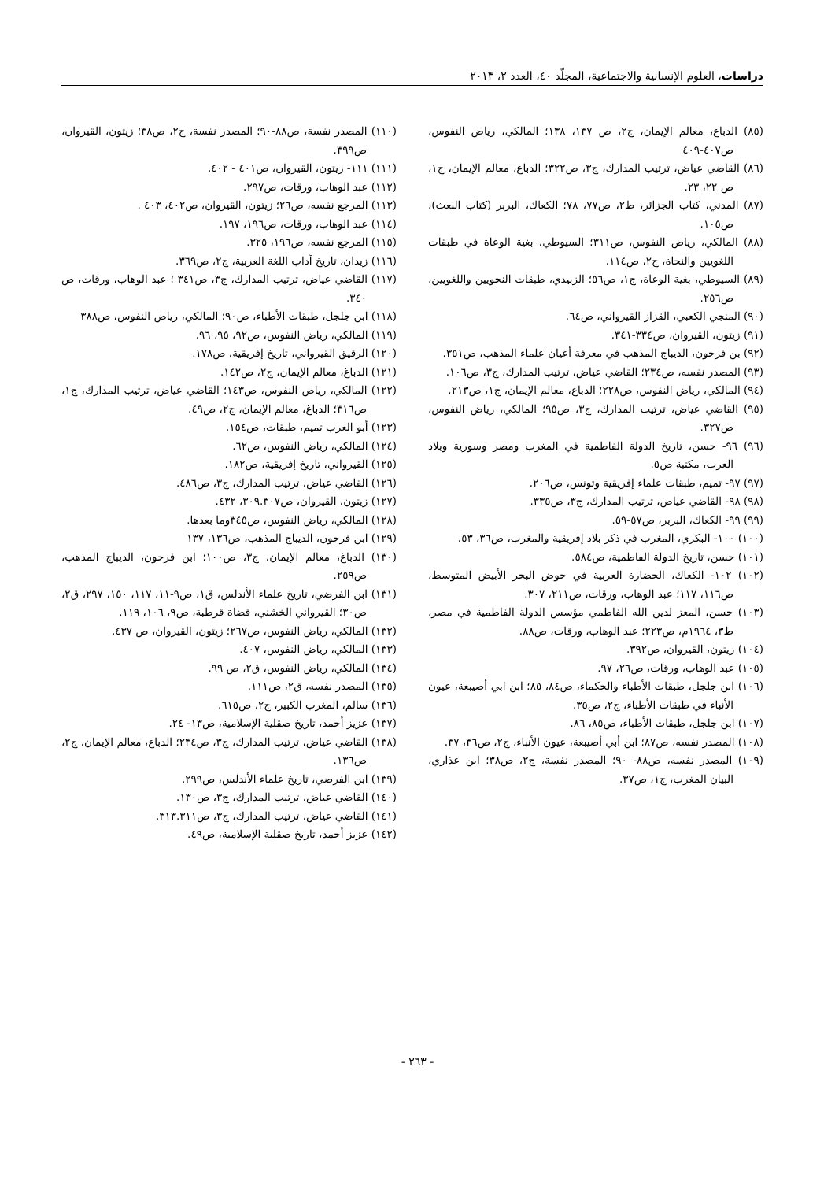دراسات، العلوم الإنسانية والاجتماعية، المجلّد ٤٠، العدد ٢، ٢٠١٣
(٨٥) الدباغ، معالم الإيمان، ج٢، ص ١٣٧، ١٣٨؛ المالكي، رياض النفوس، ص٤٠٧-٤٠٩
(٨٦) القاضي عياض، ترتيب المدارك، ج٣، ص٣٢٢؛ الدباغ، معالم الإيمان، ج١، ص ٢٢، ٢٣.
(٨٧) المدني، كتاب الجزائر، ط٢، ص٧٧، ٧٨؛ الكعاك، البربر (كتاب البعث)، ص١٠٥.
(٨٨) المالكي، رياض النفوس، ص٣١١؛ السيوطي، بغية الوعاة في طبقات اللغويين والنحاة، ج٢، ص١١٤.
(٨٩) السيوطي، بغية الوعاة، ج١، ص٥٦؛ الزبيدي، طبقات النحويين واللغويين، ص٢٥٦.
(٩٠) المنجي الكعبي، القزاز القيرواني، ص٦٤.
(٩١) زيتون، القيروان، ص٣٣٤-٣٤١.
(٩٢) بن فرحون، الديباج المذهب في معرفة أعيان علماء المذهب، ص٣٥١.
(٩٣) المصدر نفسه، ص٢٣٤؛ القاضي عياض، ترتيب المدارك، ج٣، ص١٠٦.
(٩٤) المالكي، رياض النفوس، ص٢٢٨؛ الدباغ، معالم الإيمان، ج١، ص٢١٣.
(٩٥) القاضي عياض، ترتيب المدارك، ج٣، ص٩٥؛ المالكي، رياض النفوس، ص٣٢٧.
(٩٦) ٩٦- حسن، تاريخ الدولة الفاطمية في المغرب ومصر وسورية وبلاد العرب، مكتبة ص٥.
(٩٧) ٩٧- تميم، طبقات علماء إفريقية وتونس، ص٢٠٦.
(٩٨) ٩٨- القاضي عياض، ترتيب المدارك، ج٣، ص٣٣٥.
(٩٩) ٩٩- الكعاك، البربر، ص٥٧-٥٩.
(١٠٠) ١٠٠- البكري، المغرب في ذكر بلاد إفريقية والمغرب، ص٣٦، ٥٣.
(١٠١) حسن، تاريخ الدولة الفاطمية، ص٥٨٤.
(١٠٢) ١٠٢- الكعاك، الحضارة العربية في حوض البحر الأبيض المتوسط، ص١١٦، ١١٧؛ عبد الوهاب، ورقات، ص٢١١، ٣٠٧.
(١٠٣) حسن، المعز لدين الله الفاطمي مؤسس الدولة الفاطمية في مصر، ط٣، ١٩٦٤م، ص٢٢٣؛ عبد الوهاب، ورقات، ص٨٨.
(١٠٤) زيتون، القيروان، ص٣٩٢.
(١٠٥) عبد الوهاب، ورقات، ص٢٦، ٩٧.
(١٠٦) ابن جلجل، طبقات الأطباء والحكماء، ص٨٤، ٨٥؛ ابن ابي أصيبعة، عيون الأنباء في طبقات الأطباء، ج٢، ص٣٥.
(١٠٧) ابن جلجل، طبقات الأطباء، ص٨٥، ٨٦.
(١٠٨) المصدر نفسه، ص٨٧؛ ابن أبي أصيبعة، عيون الأنباء، ج٢، ص٣٦، ٣٧.
(١٠٩) المصدر نفسه، ص٨٨- ٩٠؛ المصدر نفسة، ج٢، ص٣٨؛ ابن عذاري، البيان المغرب، ج١، ص٣٧.
(١١٠) المصدر نفسة، ص٨٨-٩٠؛ المصدر نفسة، ج٢، ص٣٨؛ زيتون، القيروان، ص٣٩٩.
(١١١) ١١١- زيتون، القيروان، ص٤٠١ - ٤٠٢.
(١١٢) عبد الوهاب، ورقات، ص٢٩٧.
(١١٣) المرجع نفسه، ص٢٦؛ زيتون، القيروان، ص٤٠٢، ٤٠٣ .
(١١٤) عبد الوهاب، ورقات، ص١٩٦، ١٩٧.
(١١٥) المرجع نفسه، ص١٩٦، ٣٢٥.
(١١٦) زيدان، تاريخ آداب اللغة العربية، ج٢، ص٣٦٩.
(١١٧) القاضي عياض، ترتيب المدارك، ج٣، ص٣٤١ ؛ عبد الوهاب، ورقات، ص ٣٤٠.
(١١٨) ابن جلجل، طبقات الأطباء، ص٩٠؛ المالكي، رياض النفوس، ص٣٨٨
(١١٩) المالكي، رياض النفوس، ص٩٢، ٩٥، ٩٦.
(١٢٠) الرقيق القيرواني، تاريخ إفريقية، ص١٧٨.
(١٢١) الدباغ، معالم الإيمان، ج٢، ص١٤٢.
(١٢٢) المالكي، رياض النفوس، ص١٤٣؛ القاضي عياض، ترتيب المدارك، ج١، ص٣١٦؛ الدباغ، معالم الإيمان، ج٢، ص٤٩.
(١٢٣) أبو العرب تميم، طبقات، ص١٥٤.
(١٢٤) المالكي، رياض النفوس، ص٦٢.
(١٢٥) القيرواني، تاريخ إفريقية، ص١٨٢.
(١٢٦) القاضي عياض، ترتيب المدارك، ج٣، ص٤٨٦.
(١٢٧) زيتون، القيروان، ص٣٠٩.٣٠٧، ٤٣٢.
(١٢٨) المالكي، رياض النفوس، ص٣٤٥وما بعدها.
(١٢٩) ابن فرحون، الديباج المذهب، ص١٣٦، ١٣٧
(١٣٠) الدباغ، معالم الإيمان، ج٣، ص١٠٠؛ ابن فرحون، الديباج المذهب، ص٢٥٩.
(١٣١) ابن الفرضي، تاريخ علماء الأندلس، ق١، ص٩-١١، ١١٧، ١٥٠، ٢٩٧، ق٢، ص٣٠؛ القيرواني الخشني، قضاة قرطبة، ص٩، ١٠٦، ١١٩.
(١٣٢) المالكي، رياض النفوس، ص٢٦٧؛ زيتون، القيروان، ص ٤٣٧.
(١٣٣) المالكي، رياض النفوس، ٤٠٧.
(١٣٤) المالكي، رياض النفوس، ق٢، ص ٩٩.
(١٣٥) المصدر نفسه، ق٢، ص١١١.
(١٣٦) سالم، المغرب الكبير، ج٢، ص٦١٥.
(١٣٧) عزيز أحمد، تاريخ صقلية الإسلامية، ص١٣- ٢٤.
(١٣٨) القاضي عياض، ترتيب المدارك، ج٣، ص٢٣٤؛ الدباغ، معالم الإيمان، ج٢، ص١٣٦.
(١٣٩) ابن الفرضي، تاريخ علماء الأندلس، ص٢٩٩.
(١٤٠) القاضي عياض، ترتيب المدارك، ج٣، ص١٣٠.
(١٤١) القاضي عياض، ترتيب المدارك، ج٣، ص٣١٣.٣١١.
(١٤٢) عزيز أحمد، تاريخ صقلية الإسلامية، ص٤٩.
- ٢٦٣ -